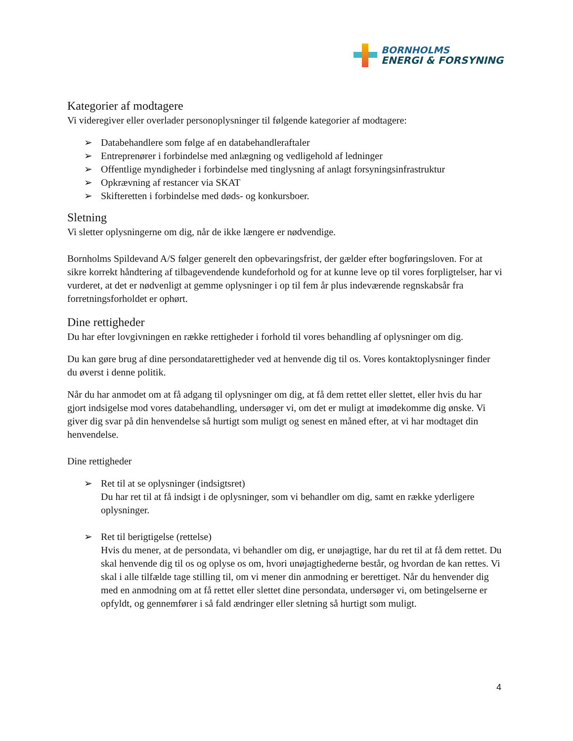BORNHOLMS
ENERGI & FORSYNING
Kategorier af modtagere
Vi videregiver eller overlader personoplysninger til følgende kategorier af modtagere:
➢ Databehandlere som følge af en databehandleraftaler
➢ Entreprenører i forbindelse med anlægning og vedligehold af ledninger
➢ Offentlige myndigheder i forbindelse med tinglysning af anlagt forsyningsinfrastruktur
➢ Opkrævning af restancer via SKAT
➢ Skifteretten i forbindelse med døds- og konkursboer.
Sletning
Vi sletter oplysningerne om dig, når de ikke længere er nødvendige.
Bornholms Spildevand A/S følger generelt den opbevaringsfrist, der gælder efter bogføringsloven. For at sikre korrekt håndtering af tilbagevendende kundeforhold og for at kunne leve op til vores forpligtelser, har vi vurderet, at det er nødvenligt at gemme oplysninger i op til fem år plus indeværende regnskabsår fra forretningsforholdet er ophørt.
Dine rettigheder
Du har efter lovgivningen en række rettigheder i forhold til vores behandling af oplysninger om dig.
Du kan gøre brug af dine persondatarettigheder ved at henvende dig til os. Vores kontaktoplysninger finder du øverst i denne politik.
Når du har anmodet om at få adgang til oplysninger om dig, at få dem rettet eller slettet, eller hvis du har gjort indsigelse mod vores databehandling, undersøger vi, om det er muligt at imødekomme dig ønske. Vi giver dig svar på din henvendelse så hurtigt som muligt og senest en måned efter, at vi har modtaget din henvendelse.
Dine rettigheder
➢ Ret til at se oplysninger (indsigtsret)
Du har ret til at få indsigt i de oplysninger, som vi behandler om dig, samt en række yderligere oplysninger.
➢ Ret til berigtigelse (rettelse)
Hvis du mener, at de persondata, vi behandler om dig, er unøjagtige, har du ret til at få dem rettet. Du skal henvende dig til os og oplyse os om, hvori unøjagtighederne består, og hvordan de kan rettes. Vi skal i alle tilfælde tage stilling til, om vi mener din anmodning er berettiget. Når du henvender dig med en anmodning om at få rettet eller slettet dine persondata, undersøger vi, om betingelserne er opfyldt, og gennemfører i så fald ændringer eller sletning så hurtigt som muligt.
4